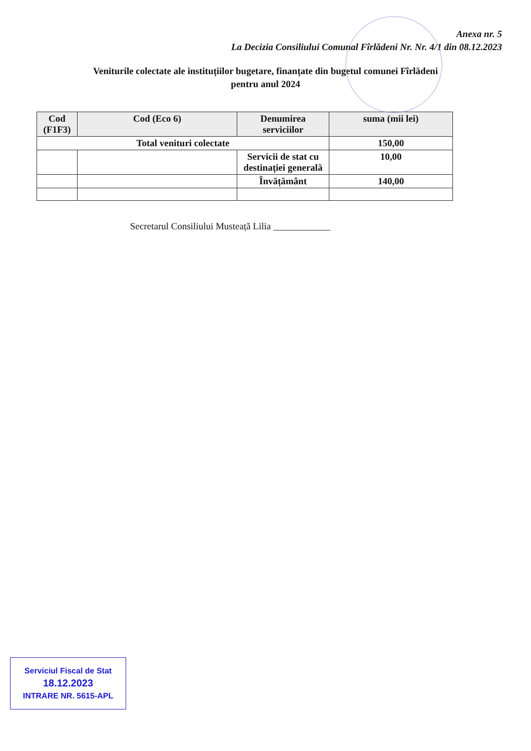Anexa nr. 5
La Decizia Consiliului Comunal Fîrlădeni Nr. Nr. 4/1 din 08.12.2023
Veniturile colectate ale instituțiilor bugetare, finanțate din bugetul comunei Fîrlădeni
pentru anul 2024
| Cod (F1F3) | Cod (Eco 6) | Denumirea serviciilor | suma (mii lei) |
| --- | --- | --- | --- |
| Total venituri colectate | | | 150,00 |
| | | Servicii de stat cu destinației generală | 10,00 |
| | | Învățământ | 140,00 |
Secretarul Consiliului Musteață Lilia ____________
Serviciul Fiscal de Stat
18.12.2023
INTRARE NR. 5615-APL